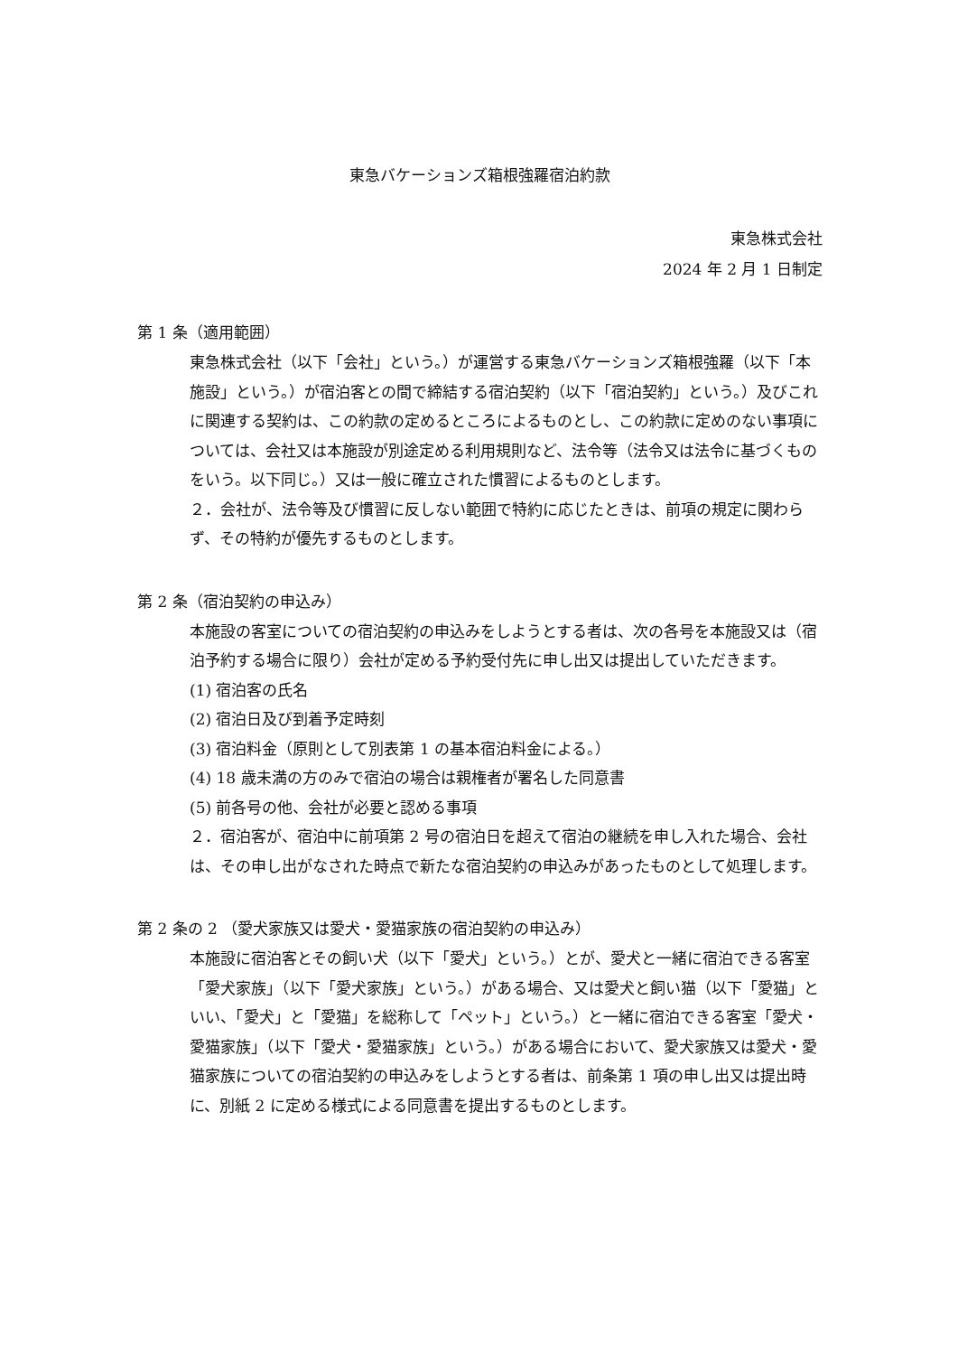東急バケーションズ箱根強羅宿泊約款
東急株式会社
2024 年 2 月 1 日制定
第 1 条（適用範囲）
東急株式会社（以下「会社」という。）が運営する東急バケーションズ箱根強羅（以下「本施設」という。）が宿泊客との間で締結する宿泊契約（以下「宿泊契約」という。）及びこれに関連する契約は、この約款の定めるところによるものとし、この約款に定めのない事項については、会社又は本施設が別途定める利用規則など、法令等（法令又は法令に基づくものをいう。以下同じ。）又は一般に確立された慣習によるものとします。
２．会社が、法令等及び慣習に反しない範囲で特約に応じたときは、前項の規定に関わらず、その特約が優先するものとします。
第 2 条（宿泊契約の申込み）
本施設の客室についての宿泊契約の申込みをしようとする者は、次の各号を本施設又は（宿泊予約する場合に限り）会社が定める予約受付先に申し出又は提出していただきます。
(1) 宿泊客の氏名
(2) 宿泊日及び到着予定時刻
(3) 宿泊料金（原則として別表第 1 の基本宿泊料金による。）
(4) 18 歳未満の方のみで宿泊の場合は親権者が署名した同意書
(5) 前各号の他、会社が必要と認める事項
２．宿泊客が、宿泊中に前項第 2 号の宿泊日を超えて宿泊の継続を申し入れた場合、会社は、その申し出がなされた時点で新たな宿泊契約の申込みがあったものとして処理します。
第 2 条の 2 （愛犬家族又は愛犬・愛猫家族の宿泊契約の申込み）
本施設に宿泊客とその飼い犬（以下「愛犬」という。）とが、愛犬と一緒に宿泊できる客室「愛犬家族」（以下「愛犬家族」という。）がある場合、又は愛犬と飼い猫（以下「愛猫」といい、「愛犬」と「愛猫」を総称して「ペット」という。）と一緒に宿泊できる客室「愛犬・愛猫家族」（以下「愛犬・愛猫家族」という。）がある場合において、愛犬家族又は愛犬・愛猫家族についての宿泊契約の申込みをしようとする者は、前条第 1 項の申し出又は提出時に、別紙 2 に定める様式による同意書を提出するものとします。